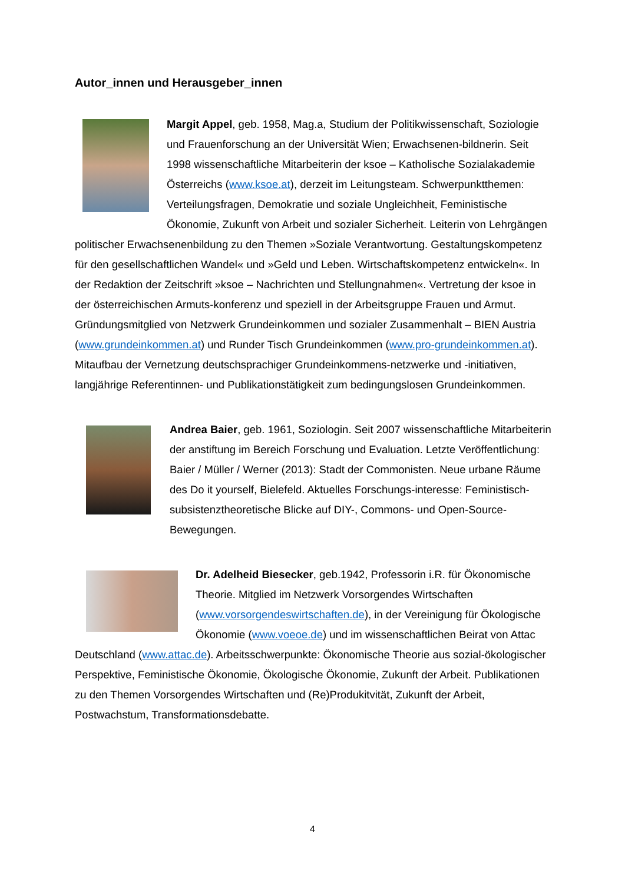Autor_innen und Herausgeber_innen
Margit Appel, geb. 1958, Mag.a, Studium der Politikwissenschaft, Soziologie und Frauenforschung an der Universität Wien; Erwachsenen-bildnerin. Seit 1998 wissenschaftliche Mitarbeiterin der ksoe – Katholische Sozialakademie Österreichs (www.ksoe.at), derzeit im Leitungsteam. Schwerpunktthemen: Verteilungsfragen, Demokratie und soziale Ungleichheit, Feministische Ökonomie, Zukunft von Arbeit und sozialer Sicherheit. Leiterin von Lehrgängen politischer Erwachsenenbildung zu den Themen »Soziale Verantwortung. Gestaltungskompetenz für den gesellschaftlichen Wandel« und »Geld und Leben. Wirtschaftskompetenz entwickeln«. In der Redaktion der Zeitschrift »ksoe – Nachrichten und Stellungnahmen«. Vertretung der ksoe in der österreichischen Armuts-konferenz und speziell in der Arbeitsgruppe Frauen und Armut. Gründungsmitglied von Netzwerk Grundeinkommen und sozialer Zusammenhalt – BIEN Austria (www.grundeinkommen.at) und Runder Tisch Grundeinkommen (www.pro-grundeinkommen.at). Mitaufbau der Vernetzung deutschsprachiger Grundeinkommens-netzwerke und -initiativen, langjährige Referentinnen- und Publikationstätigkeit zum bedingungslosen Grundeinkommen.
Andrea Baier, geb. 1961, Soziologin. Seit 2007 wissenschaftliche Mitarbeiterin der anstiftung im Bereich Forschung und Evaluation. Letzte Veröffentlichung: Baier / Müller / Werner (2013): Stadt der Commonisten. Neue urbane Räume des Do it yourself, Bielefeld. Aktuelles Forschungs-interesse: Feministisch-subsistenztheoretische Blicke auf DIY-, Commons- und Open-Source-Bewegungen.
Dr. Adelheid Biesecker, geb.1942, Professorin i.R. für Ökonomische Theorie. Mitglied im Netzwerk Vorsorgendes Wirtschaften (www.vorsorgendeswirtschaften.de), in der Vereinigung für Ökologische Ökonomie (www.voeoe.de) und im wissenschaftlichen Beirat von Attac Deutschland (www.attac.de). Arbeitsschwerpunkte: Ökonomische Theorie aus sozial-ökologischer Perspektive, Feministische Ökonomie, Ökologische Ökonomie, Zukunft der Arbeit. Publikationen zu den Themen Vorsorgendes Wirtschaften und (Re)Produkitvität, Zukunft der Arbeit, Postwachstum, Transformationsdebatte.
4